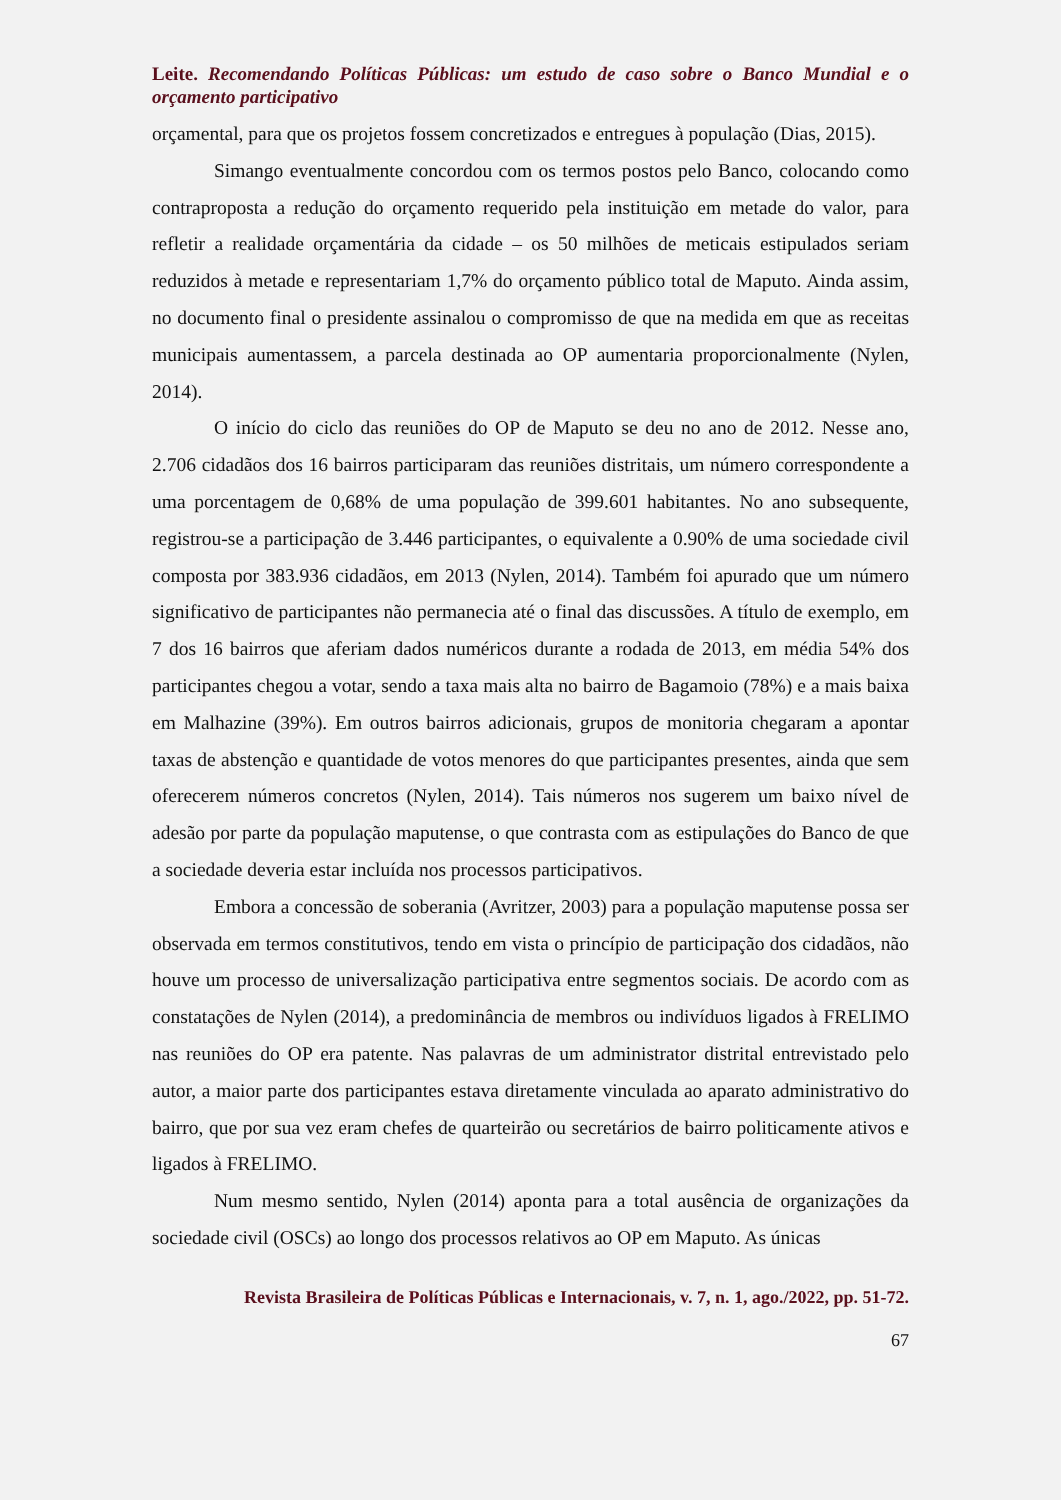Leite. Recomendando Políticas Públicas: um estudo de caso sobre o Banco Mundial e o orçamento participativo
orçamental, para que os projetos fossem concretizados e entregues à população (Dias, 2015).
Simango eventualmente concordou com os termos postos pelo Banco, colocando como contraproposta a redução do orçamento requerido pela instituição em metade do valor, para refletir a realidade orçamentária da cidade – os 50 milhões de meticais estipulados seriam reduzidos à metade e representariam 1,7% do orçamento público total de Maputo. Ainda assim, no documento final o presidente assinalou o compromisso de que na medida em que as receitas municipais aumentassem, a parcela destinada ao OP aumentaria proporcionalmente (Nylen, 2014).
O início do ciclo das reuniões do OP de Maputo se deu no ano de 2012. Nesse ano, 2.706 cidadãos dos 16 bairros participaram das reuniões distritais, um número correspondente a uma porcentagem de 0,68% de uma população de 399.601 habitantes. No ano subsequente, registrou-se a participação de 3.446 participantes, o equivalente a 0.90% de uma sociedade civil composta por 383.936 cidadãos, em 2013 (Nylen, 2014). Também foi apurado que um número significativo de participantes não permanecia até o final das discussões. A título de exemplo, em 7 dos 16 bairros que aferiam dados numéricos durante a rodada de 2013, em média 54% dos participantes chegou a votar, sendo a taxa mais alta no bairro de Bagamoio (78%) e a mais baixa em Malhazine (39%). Em outros bairros adicionais, grupos de monitoria chegaram a apontar taxas de abstenção e quantidade de votos menores do que participantes presentes, ainda que sem oferecerem números concretos (Nylen, 2014). Tais números nos sugerem um baixo nível de adesão por parte da população maputense, o que contrasta com as estipulações do Banco de que a sociedade deveria estar incluída nos processos participativos.
Embora a concessão de soberania (Avritzer, 2003) para a população maputense possa ser observada em termos constitutivos, tendo em vista o princípio de participação dos cidadãos, não houve um processo de universalização participativa entre segmentos sociais. De acordo com as constatações de Nylen (2014), a predominância de membros ou indivíduos ligados à FRELIMO nas reuniões do OP era patente. Nas palavras de um administrator distrital entrevistado pelo autor, a maior parte dos participantes estava diretamente vinculada ao aparato administrativo do bairro, que por sua vez eram chefes de quarteirão ou secretários de bairro politicamente ativos e ligados à FRELIMO.
Num mesmo sentido, Nylen (2014) aponta para a total ausência de organizações da sociedade civil (OSCs) ao longo dos processos relativos ao OP em Maputo. As únicas
Revista Brasileira de Políticas Públicas e Internacionais, v. 7, n. 1, ago./2022, pp. 51-72.
67